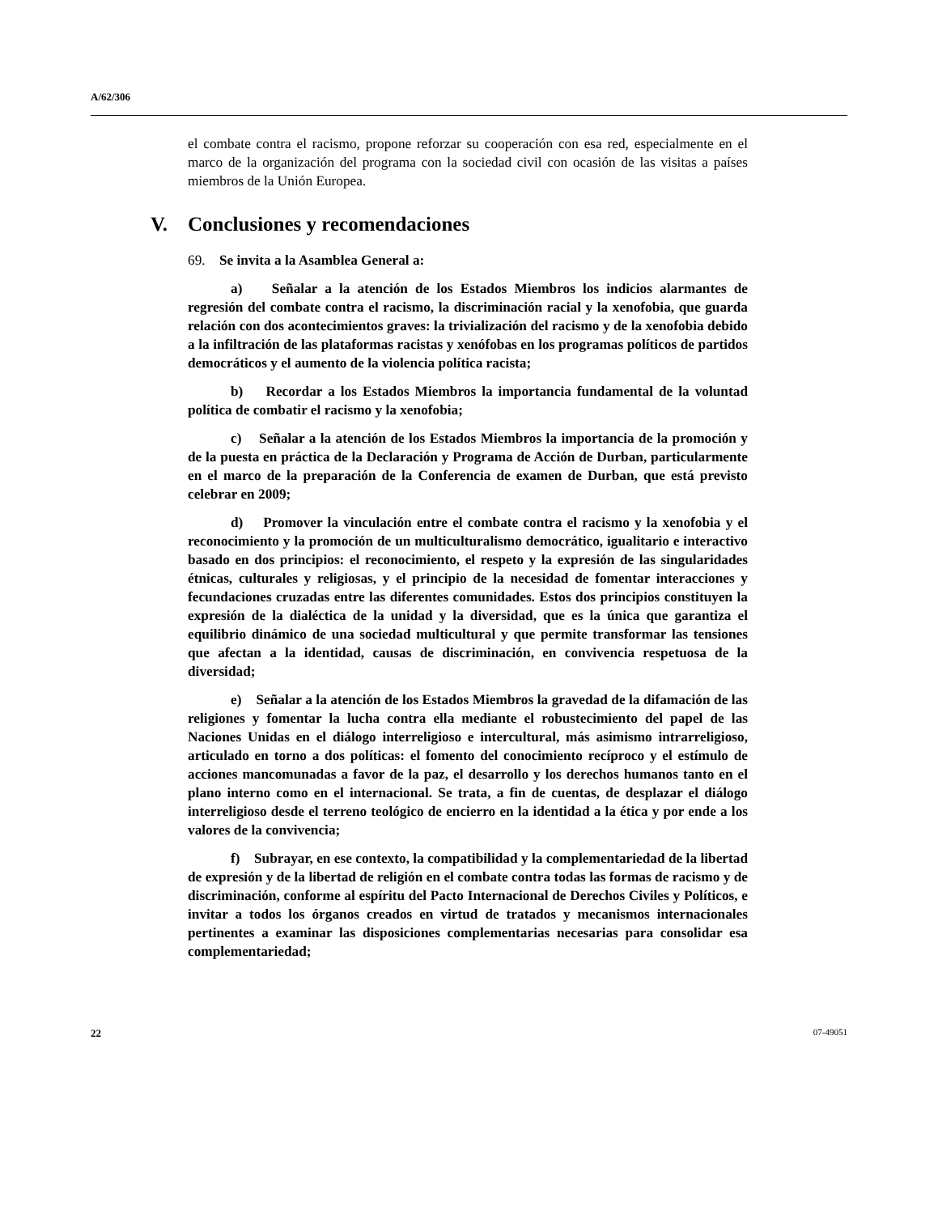A/62/306
el combate contra el racismo, propone reforzar su cooperación con esa red, especialmente en el marco de la organización del programa con la sociedad civil con ocasión de las visitas a países miembros de la Unión Europea.
V. Conclusiones y recomendaciones
69. Se invita a la Asamblea General a:
a) Señalar a la atención de los Estados Miembros los indicios alarmantes de regresión del combate contra el racismo, la discriminación racial y la xenofobia, que guarda relación con dos acontecimientos graves: la trivialización del racismo y de la xenofobia debido a la infiltración de las plataformas racistas y xenófobas en los programas políticos de partidos democráticos y el aumento de la violencia política racista;
b) Recordar a los Estados Miembros la importancia fundamental de la voluntad política de combatir el racismo y la xenofobia;
c) Señalar a la atención de los Estados Miembros la importancia de la promoción y de la puesta en práctica de la Declaración y Programa de Acción de Durban, particularmente en el marco de la preparación de la Conferencia de examen de Durban, que está previsto celebrar en 2009;
d) Promover la vinculación entre el combate contra el racismo y la xenofobia y el reconocimiento y la promoción de un multiculturalismo democrático, igualitario e interactivo basado en dos principios: el reconocimiento, el respeto y la expresión de las singularidades étnicas, culturales y religiosas, y el principio de la necesidad de fomentar interacciones y fecundaciones cruzadas entre las diferentes comunidades. Estos dos principios constituyen la expresión de la dialéctica de la unidad y la diversidad, que es la única que garantiza el equilibrio dinámico de una sociedad multicultural y que permite transformar las tensiones que afectan a la identidad, causas de discriminación, en convivencia respetuosa de la diversidad;
e) Señalar a la atención de los Estados Miembros la gravedad de la difamación de las religiones y fomentar la lucha contra ella mediante el robustecimiento del papel de las Naciones Unidas en el diálogo interreligioso e intercultural, más asimismo intrarreligioso, articulado en torno a dos políticas: el fomento del conocimiento recíproco y el estímulo de acciones mancomunadas a favor de la paz, el desarrollo y los derechos humanos tanto en el plano interno como en el internacional. Se trata, a fin de cuentas, de desplazar el diálogo interreligioso desde el terreno teológico de encierro en la identidad a la ética y por ende a los valores de la convivencia;
f) Subrayar, en ese contexto, la compatibilidad y la complementariedad de la libertad de expresión y de la libertad de religión en el combate contra todas las formas de racismo y de discriminación, conforme al espíritu del Pacto Internacional de Derechos Civiles y Políticos, e invitar a todos los órganos creados en virtud de tratados y mecanismos internacionales pertinentes a examinar las disposiciones complementarias necesarias para consolidar esa complementariedad;
22 07-49051